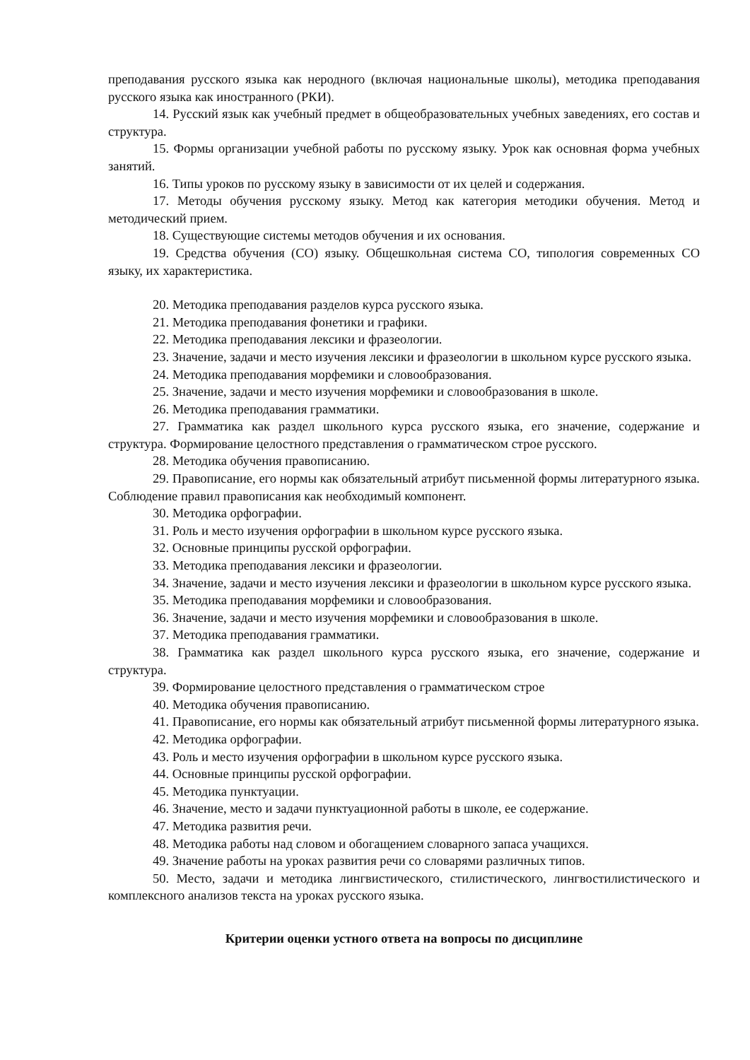преподавания русского языка как неродного (включая национальные школы), методика преподавания русского языка как иностранного (РКИ).
14. Русский язык как учебный предмет в общеобразовательных учебных заведениях, его состав и структура.
15. Формы организации учебной работы по русскому языку. Урок как основная форма учебных занятий.
16. Типы уроков по русскому языку в зависимости от их целей и содержания.
17. Методы обучения русскому языку. Метод как категория методики обучения. Метод и методический прием.
18. Существующие системы методов обучения и их основания.
19. Средства обучения (СО) языку. Общешкольная система СО, типология современных СО языку, их характеристика.
20. Методика преподавания разделов курса русского языка.
21. Методика преподавания фонетики и графики.
22. Методика преподавания лексики и фразеологии.
23. Значение, задачи и место изучения лексики и фразеологии в школьном курсе русского языка.
24. Методика преподавания морфемики и словообразования.
25. Значение, задачи и место изучения морфемики и словообразования в школе.
26. Методика преподавания грамматики.
27. Грамматика как раздел школьного курса русского языка, его значение, содержание и структура. Формирование целостного представления о грамматическом строе русского.
28. Методика обучения правописанию.
29. Правописание, его нормы как обязательный атрибут письменной формы литературного языка. Соблюдение правил правописания как необходимый компонент.
30. Методика орфографии.
31. Роль и место изучения орфографии в школьном курсе русского языка.
32. Основные принципы русской орфографии.
33. Методика преподавания лексики и фразеологии.
34. Значение, задачи и место изучения лексики и фразеологии в школьном курсе русского языка.
35. Методика преподавания морфемики и словообразования.
36. Значение, задачи и место изучения морфемики и словообразования в школе.
37. Методика преподавания грамматики.
38. Грамматика как раздел школьного курса русского языка, его значение, содержание и структура.
39. Формирование целостного представления о грамматическом строе
40. Методика обучения правописанию.
41. Правописание, его нормы как обязательный атрибут письменной формы литературного языка.
42. Методика орфографии.
43. Роль и место изучения орфографии в школьном курсе русского языка.
44. Основные принципы русской орфографии.
45. Методика пунктуации.
46. Значение, место и задачи пунктуационной работы в школе, ее содержание.
47. Методика развития речи.
48. Методика работы над словом и обогащением словарного запаса учащихся.
49. Значение работы на уроках развития речи со словарями различных типов.
50. Место, задачи и методика лингвистического, стилистического, лингвостилистического и комплексного анализов текста на уроках русского языка.
Критерии оценки устного ответа на вопросы по дисциплине